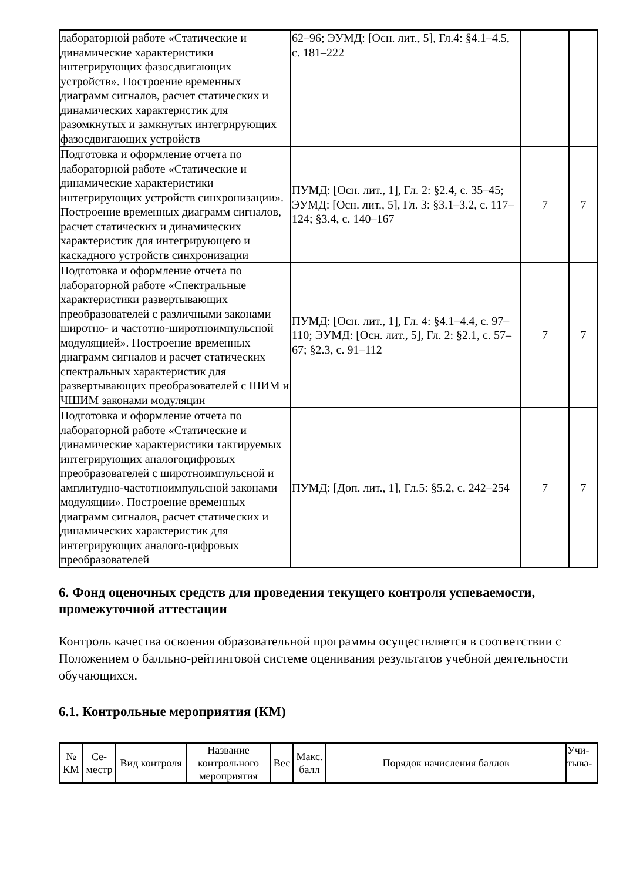| лабораторной работе «Статические и динамические характеристики интегрирующих фазосдвигающих устройств». Построение временных диаграмм сигналов, расчет статических и динамических характеристик для разомкнутых и замкнутых интегрирующих фазосдвигающих устройств | 62–96; ЭУМД: [Осн. лит., 5], Гл.4: §4.1–4.5, с. 181–222 | | |
| Подготовка и оформление отчета по лабораторной работе «Статические и динамические характеристики интегрирующих устройств синхронизации». Построение временных диаграмм сигналов, расчет статических и динамических характеристик для интегрирующего и каскадного устройств синхронизации | ПУМД: [Осн. лит., 1], Гл. 2: §2.4, с. 35–45; ЭУМД: [Осн. лит., 5], Гл. 3: §3.1–3.2, с. 117–124; §3.4, с. 140–167 | 7 | 7 |
| Подготовка и оформление отчета по лабораторной работе «Спектральные характеристики развертывающих преобразователей с различными законами широтно- и частотно-широтноимпульсной модуляцией». Построение временных диаграмм сигналов и расчет статических спектральных характеристик для развертывающих преобразователей с ШИМ и ЧШИМ законами модуляции | ПУМД: [Осн. лит., 1], Гл. 4: §4.1–4.4, с. 97–110; ЭУМД: [Осн. лит., 5], Гл. 2: §2.1, с. 57–67; §2.3, с. 91–112 | 7 | 7 |
| Подготовка и оформление отчета по лабораторной работе «Статические и динамические характеристики тактируемых интегрирующих аналогоцифровых преобразователей с широтноимпульсной и амплитудно-частотноимпульсной законами модуляции». Построение временных диаграмм сигналов, расчет статических и динамических характеристик для интегрирующих аналого-цифровых преобразователей | ПУМД: [Доп. лит., 1], Гл.5: §5.2, с. 242–254 | 7 | 7 |
6. Фонд оценочных средств для проведения текущего контроля успеваемости, промежуточной аттестации
Контроль качества освоения образовательной программы осуществляется в соответствии с Положением о балльно-рейтинговой системе оценивания результатов учебной деятельности обучающихся.
6.1. Контрольные мероприятия (КМ)
| № КМ | Се-местр | Вид контроля | Название контрольного мероприятия | Вес | Макс. балл | Порядок начисления баллов | Учи-тыва- |
| --- | --- | --- | --- | --- | --- | --- | --- |